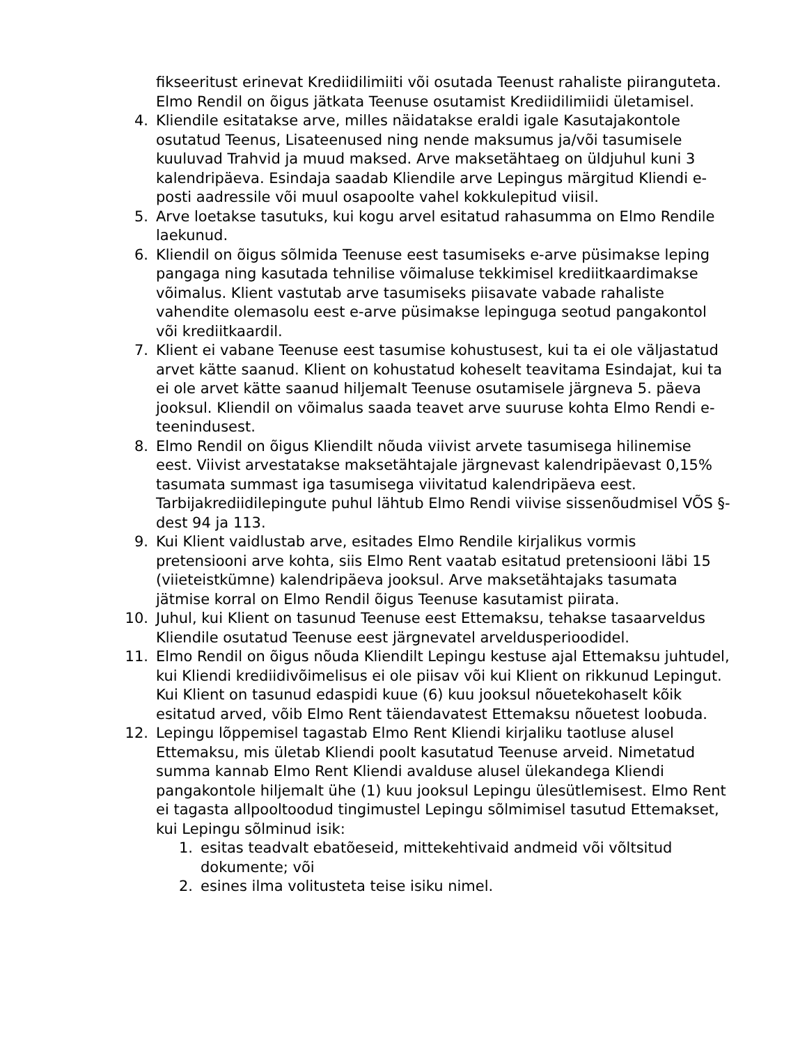fikseeritust erinevat Krediidilimiiti või osutada Teenust rahaliste piiranguteta. Elmo Rendil on õigus jätkata Teenuse osutamist Krediidilimiidi ületamisel.
4. Kliendile esitatakse arve, milles näidatakse eraldi igale Kasutajakontole osutatud Teenus, Lisateenused ning nende maksumus ja/või tasumisele kuuluvad Trahvid ja muud maksed. Arve maksetähtaeg on üldjuhul kuni 3 kalendripäeva. Esindaja saadab Kliendile arve Lepingus märgitud Kliendi e-posti aadressile või muul osapoolte vahel kokkulepitud viisil.
5. Arve loetakse tasutuks, kui kogu arvel esitatud rahasumma on Elmo Rendile laekunud.
6. Kliendil on õigus sõlmida Teenuse eest tasumiseks e-arve püsimakse leping pangaga ning kasutada tehnilise võimaluse tekkimisel krediitkaardimakse võimalus. Klient vastutab arve tasumiseks piisavate vabade rahaliste vahendite olemasolu eest e-arve püsimakse lepinguga seotud pangakontol või krediitkaardil.
7. Klient ei vabane Teenuse eest tasumise kohustusest, kui ta ei ole väljastatud arvet kätte saanud. Klient on kohustatud koheselt teavitama Esindajat, kui ta ei ole arvet kätte saanud hiljemalt Teenuse osutamisele järgneva 5. päeva jooksul. Kliendil on võimalus saada teavet arve suuruse kohta Elmo Rendi e-teenindusest.
8. Elmo Rendil on õigus Kliendilt nõuda viivist arvete tasumisega hilinemise eest. Viivist arvestatakse maksetähtajale järgnevast kalendripäevast 0,15% tasumata summast iga tasumisega viivitatud kalendripäeva eest. Tarbijakrediidilepingute puhul lähtub Elmo Rendi viivise sissenõudmisel VÕS §-dest 94 ja 113.
9. Kui Klient vaidlustab arve, esitades Elmo Rendile kirjalikus vormis pretensiooni arve kohta, siis Elmo Rent vaatab esitatud pretensiooni läbi 15 (viieteistkümne) kalendripäeva jooksul. Arve maksetähtajaks tasumata jätmise korral on Elmo Rendil õigus Teenuse kasutamist piirata.
10. Juhul, kui Klient on tasunud Teenuse eest Ettemaksu, tehakse tasaarveldus Kliendile osutatud Teenuse eest järgnevatel arveldusperioodidel.
11. Elmo Rendil on õigus nõuda Kliendilt Lepingu kestuse ajal Ettemaksu juhtudel, kui Kliendi krediidivõimelisus ei ole piisav või kui Klient on rikkunud Lepingut. Kui Klient on tasunud edaspidi kuue (6) kuu jooksul nõuetekohaselt kõik esitatud arved, võib Elmo Rent täiendavatest Ettemaksu nõuetest loobuda.
12. Lepingu lõppemisel tagastab Elmo Rent Kliendi kirjaliku taotluse alusel Ettemaksu, mis ületab Kliendi poolt kasutatud Teenuse arveid. Nimetatud summa kannab Elmo Rent Kliendi avalduse alusel ülekandega Kliendi pangakontole hiljemalt ühe (1) kuu jooksul Lepingu ülesütlemisest. Elmo Rent ei tagasta allpooltoodud tingimustel Lepingu sõlmimisel tasutud Ettemakset, kui Lepingu sõlminud isik:
1. esitas teadvalt ebatõeseid, mittekehtivaid andmeid või võltsitud dokumente; või
2. esines ilma volitusteta teise isiku nimel.